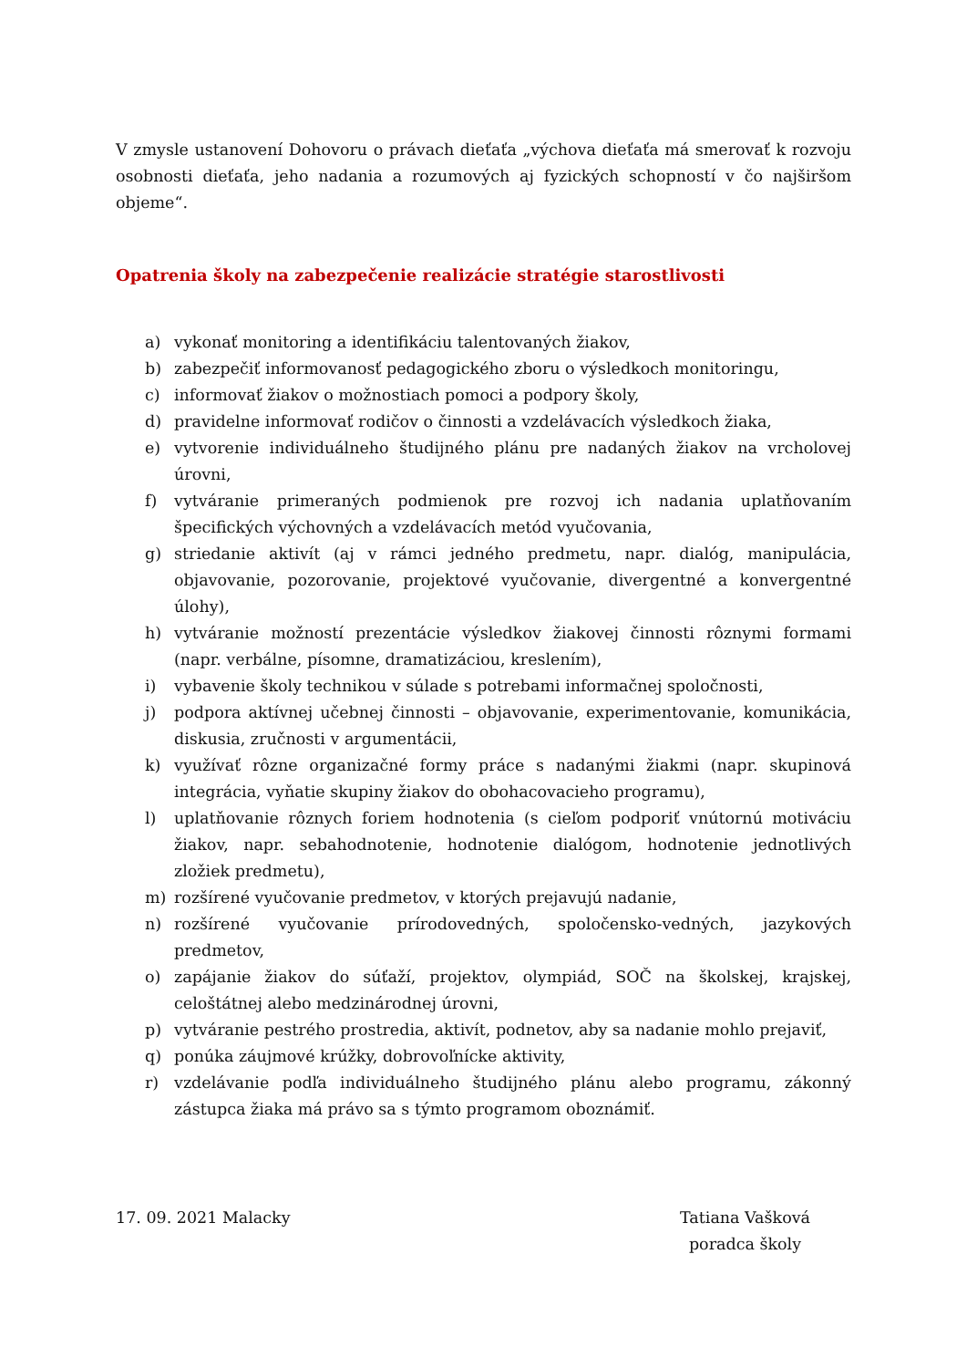V zmysle ustanovení Dohovoru o právach dieťaťa „výchova dieťaťa má smerovať k rozvoju osobnosti dieťaťa, jeho nadania a rozumových aj fyzických schopností v čo najširšom objeme“.
Opatrenia školy na zabezpečenie realizácie stratégie starostlivosti
a) vykonať monitoring a identifikáciu talentovaných žiakov,
b) zabezpečiť informovanosť pedagogického zboru o výsledkoch monitoringu,
c) informovať žiakov o možnostiach pomoci a podpory školy,
d) pravidelne informovať rodičov o činnosti a vzdelávacích výsledkoch žiaka,
e) vytvorenie individuálneho študijného plánu pre nadaných žiakov na vrcholovej úrovni,
f) vytváranie primeraných podmienok pre rozvoj ich nadania uplatňovaním špecifických výchovných a vzdelávacích metód vyučovania,
g) striedanie aktivít (aj v rámci jedného predmetu, napr. dialóg, manipulácia, objavovanie, pozorovanie, projektové vyučovanie, divergentné a konvergentné úlohy),
h) vytváranie možností prezentácie výsledkov žiakovej činnosti rôznymi formami (napr. verbálne, písomne, dramatizáciou, kreslením),
i) vybavenie školy technikou v súlade s potrebami informačnej spoločnosti,
j) podpora aktívnej učebnej činnosti – objavovanie, experimentovanie, komunikácia, diskusia, zručnosti v argumentácii,
k) využívať rôzne organizačné formy práce s nadanými žiakmi (napr. skupinová integrácia, vyňatie skupiny žiakov do obohacovacieho programu),
l) uplatňovanie rôznych foriem hodnotenia (s cieľom podporiť vnútornú motiváciu žiakov, napr. sebahodnotenie, hodnotenie dialógom, hodnotenie jednotlivých zložiek predmetu),
m) rozšírené vyučovanie predmetov, v ktorých prejavujú nadanie,
n) rozšírené vyučovanie prírodovedných, spoločensko-vedných, jazykových predmetov,
o) zapájanie žiakov do súťaží, projektov, olympiád, SOČ na školskej, krajskej, celoštátnej alebo medzinárodnej úrovni,
p) vytváranie pestrého prostredia, aktivít, podnetov, aby sa nadanie mohlo prejaviť,
q) ponúka záujmové krúžky, dobrovoľnícke aktivity,
r) vzdelávanie podľa individuálneho študijného plánu alebo programu, zákonný zástupca žiaka má právo sa s týmto programom oboznámiť.
17. 09. 2021 Malacky Tatiana Vašková
poradca školy